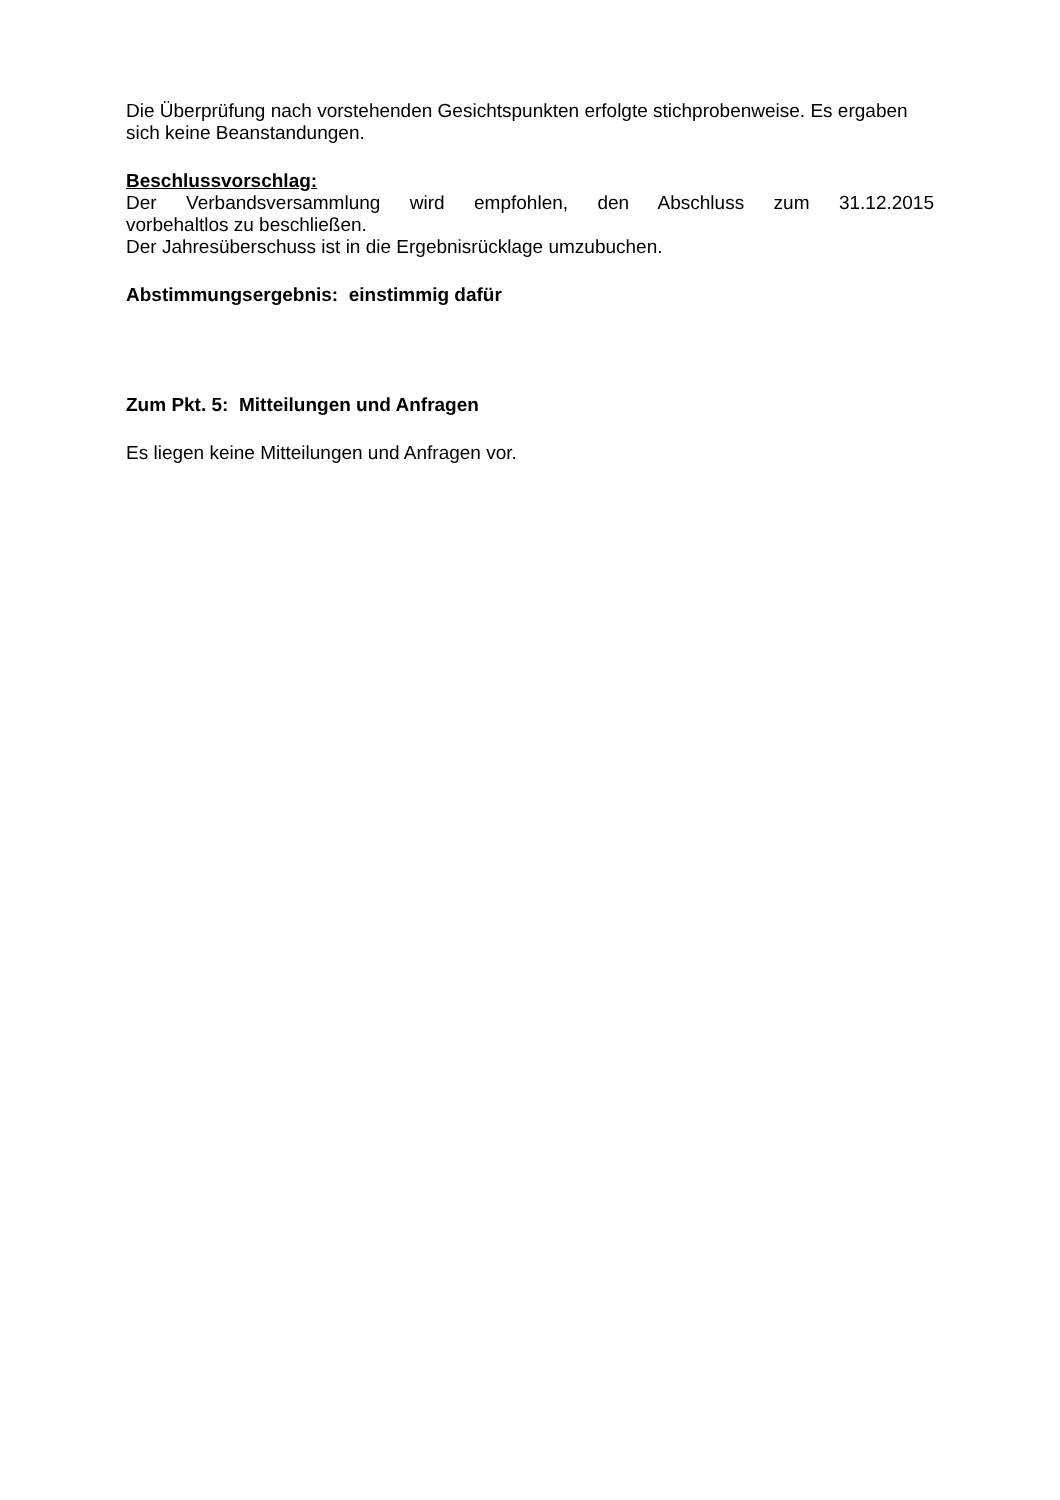Die Überprüfung nach vorstehenden Gesichtspunkten erfolgte stichprobenweise. Es ergaben sich keine Beanstandungen.
Beschlussvorschlag:
Der Verbandsversammlung wird empfohlen, den Abschluss zum 31.12.2015
vorbehaltlos zu beschließen.
Der Jahresüberschuss ist in die Ergebnisrücklage umzubuchen.
Abstimmungsergebnis: einstimmig dafür
Zum Pkt. 5: Mitteilungen und Anfragen
Es liegen keine Mitteilungen und Anfragen vor.